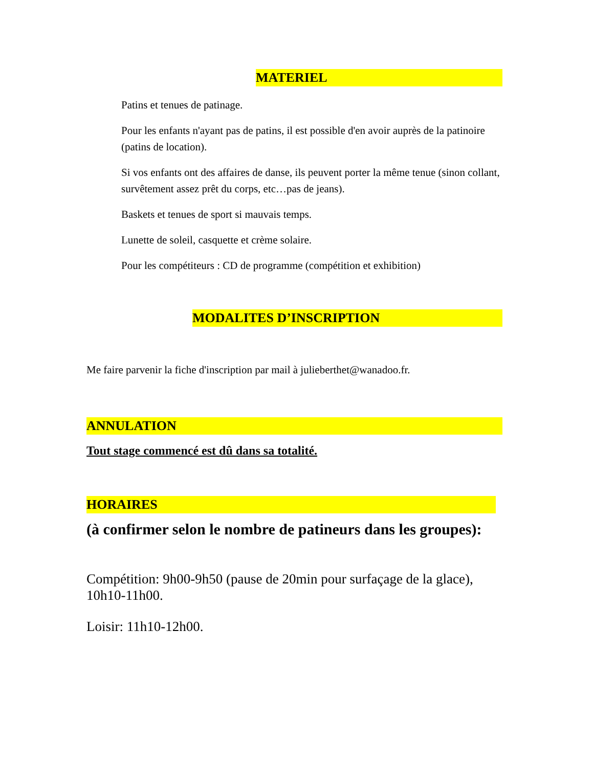MATERIEL
Patins et tenues de patinage.
Pour les enfants n'ayant pas de patins, il est possible d'en avoir auprès de la patinoire (patins de location).
Si vos enfants ont des affaires de danse, ils peuvent porter la même tenue (sinon collant, survêtement assez prêt du corps, etc…pas de jeans).
Baskets et tenues de sport si mauvais temps.
Lunette de soleil, casquette et crème solaire.
Pour les compétiteurs : CD de programme (compétition et exhibition)
MODALITES D’INSCRIPTION
Me faire parvenir la fiche d'inscription par mail à julieberthet@wanadoo.fr.
ANNULATION
Tout stage commencé est dû dans sa totalité.
HORAIRES
(à confirmer selon le nombre de patineurs dans les groupes):
Compétition: 9h00-9h50 (pause de 20min pour surfaçage de la glace), 10h10-11h00.
Loisir: 11h10-12h00.